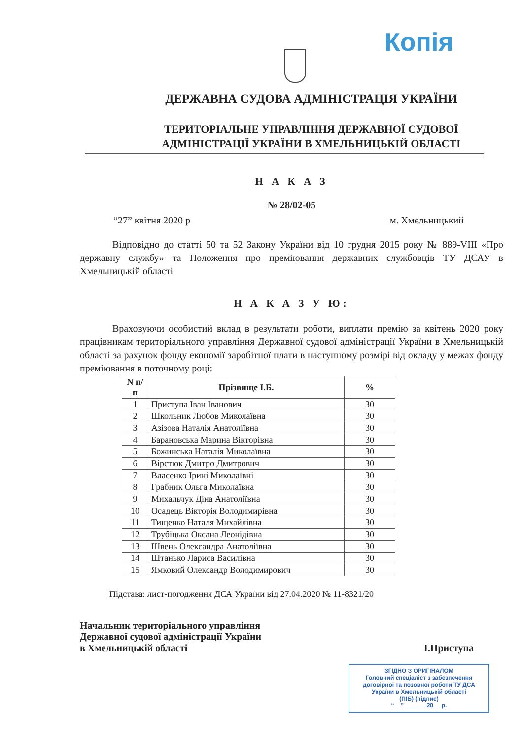Копія
ДЕРЖАВНА СУДОВА АДМІНІСТРАЦІЯ УКРАЇНИ
ТЕРИТОРІАЛЬНЕ УПРАВЛІННЯ ДЕРЖАВНОЇ СУДОВОЇ
АДМІНІСТРАЦІЇ УКРАЇНИ В ХМЕЛЬНИЦЬКІЙ ОБЛАСТІ
Н А К А З
№ 28/02-05
“27” квітня 2020 р м. Хмельницький
Відповідно до статті 50 та 52 Закону України від 10 грудня 2015 року № 889-VIII «Про державну службу» та Положення про преміювання державних службовців ТУ ДСАУ в Хмельницькій області
Н А К А З У Ю:
Враховуючи особистий вклад в результати роботи, виплати премію за квітень 2020 року працівникам територіального управління Державної судової адміністрації України в Хмельницькій області за рахунок фонду економії заробітної плати в наступному розмірі від окладу у межах фонду преміювання в поточному році:
| N п/п | Прізвище І.Б. | % |
| --- | --- | --- |
| 1 | Приступа Іван Іванович | 30 |
| 2 | Школьник Любов Миколаївна | 30 |
| 3 | Азізова Наталія Анатоліївна | 30 |
| 4 | Барановська Марина Вікторівна | 30 |
| 5 | Божинська Наталія Миколаївна | 30 |
| 6 | Вірстюк Дмитро Дмитрович | 30 |
| 7 | Власенко Ірині Миколаївні | 30 |
| 8 | Грабник Ольга Миколаївна | 30 |
| 9 | Михальчук Діна Анатоліївна | 30 |
| 10 | Осадець Вікторія Володимирівна | 30 |
| 11 | Тищенко Наталя Михайлівна | 30 |
| 12 | Трубіцька Оксана Леонідівна | 30 |
| 13 | Швень Олександра Анатоліївна | 30 |
| 14 | Штанько Лариса Василівна | 30 |
| 15 | Ямковий Олександр Володимирович | 30 |
Підстава: лист-погодження ДСА України від 27.04.2020 № 11-8321/20
Начальник територіального управління
Державної судової адміністрації України
в Хмельницькій області
І.Приступа
ЗГІДНО З ОРИГІНАЛОМ
Головний спеціаліст з забезпечення договірної та позовної роботи ТУ ДСА України в Хмельницькій області
(ПІБ) (підпис)
“__” ______ 20__ р.